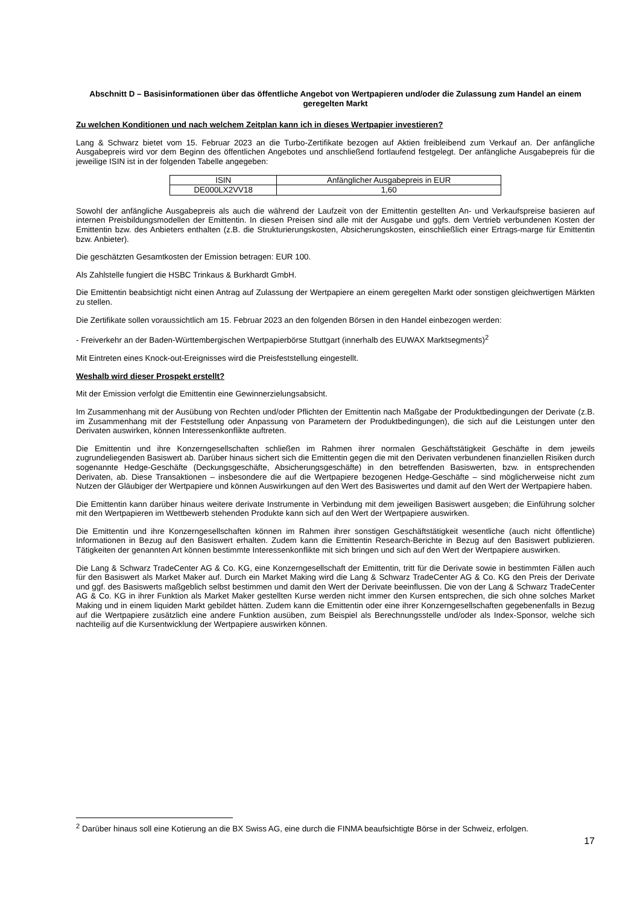Abschnitt D – Basisinformationen über das öffentliche Angebot von Wertpapieren und/oder die Zulassung zum Handel an einem geregelten Markt
Zu welchen Konditionen und nach welchem Zeitplan kann ich in dieses Wertpapier investieren?
Lang & Schwarz bietet vom 15. Februar 2023 an die Turbo-Zertifikate bezogen auf Aktien freibleibend zum Verkauf an. Der anfängliche Ausgabepreis wird vor dem Beginn des öffentlichen Angebotes und anschließend fortlaufend festgelegt. Der anfängliche Ausgabepreis für die jeweilige ISIN ist in der folgenden Tabelle angegeben:
| ISIN | Anfänglicher Ausgabepreis in EUR |
| --- | --- |
| DE000LX2VV18 | 1,60 |
Sowohl der anfängliche Ausgabepreis als auch die während der Laufzeit von der Emittentin gestellten An- und Verkaufspreise basieren auf internen Preisbildungsmodellen der Emittentin. In diesen Preisen sind alle mit der Ausgabe und ggfs. dem Vertrieb verbundenen Kosten der Emittentin bzw. des Anbieters enthalten (z.B. die Strukturierungskosten, Absicherungskosten, einschließlich einer Ertrags-marge für Emittentin bzw. Anbieter).
Die geschätzten Gesamtkosten der Emission betragen: EUR 100.
Als Zahlstelle fungiert die HSBC Trinkaus & Burkhardt GmbH.
Die Emittentin beabsichtigt nicht einen Antrag auf Zulassung der Wertpapiere an einem geregelten Markt oder sonstigen gleichwertigen Märkten zu stellen.
Die Zertifikate sollen voraussichtlich am 15. Februar 2023 an den folgenden Börsen in den Handel einbezogen werden:
- Freiverkehr an der Baden-Württembergischen Wertpapierbörse Stuttgart (innerhalb des EUWAX Marktsegments)<sup>2</sup>
Mit Eintreten eines Knock-out-Ereignisses wird die Preisfeststellung eingestellt.
Weshalb wird dieser Prospekt erstellt?
Mit der Emission verfolgt die Emittentin eine Gewinnerzielungsabsicht.
Im Zusammenhang mit der Ausübung von Rechten und/oder Pflichten der Emittentin nach Maßgabe der Produktbedingungen der Derivate (z.B. im Zusammenhang mit der Feststellung oder Anpassung von Parametern der Produktbedingungen), die sich auf die Leistungen unter den Derivaten auswirken, können Interessenkonflikte auftreten.
Die Emittentin und ihre Konzerngesellschaften schließen im Rahmen ihrer normalen Geschäftstätigkeit Geschäfte in dem jeweils zugrundeliegenden Basiswert ab. Darüber hinaus sichert sich die Emittentin gegen die mit den Derivaten verbundenen finanziellen Risiken durch sogenannte Hedge-Geschäfte (Deckungsgeschäfte, Absicherungsgeschäfte) in den betreffenden Basiswerten, bzw. in entsprechenden Derivaten, ab. Diese Transaktionen – insbesondere die auf die Wertpapiere bezogenen Hedge-Geschäfte – sind möglicherweise nicht zum Nutzen der Gläubiger der Wertpapiere und können Auswirkungen auf den Wert des Basiswertes und damit auf den Wert der Wertpapiere haben.
Die Emittentin kann darüber hinaus weitere derivate Instrumente in Verbindung mit dem jeweiligen Basiswert ausgeben; die Einführung solcher mit den Wertpapieren im Wettbewerb stehenden Produkte kann sich auf den Wert der Wertpapiere auswirken.
Die Emittentin und ihre Konzerngesellschaften können im Rahmen ihrer sonstigen Geschäftstätigkeit wesentliche (auch nicht öffentliche) Informationen in Bezug auf den Basiswert erhalten. Zudem kann die Emittentin Research-Berichte in Bezug auf den Basiswert publizieren. Tätigkeiten der genannten Art können bestimmte Interessenkonflikte mit sich bringen und sich auf den Wert der Wertpapiere auswirken.
Die Lang & Schwarz TradeCenter AG & Co. KG, eine Konzerngesellschaft der Emittentin, tritt für die Derivate sowie in bestimmten Fällen auch für den Basiswert als Market Maker auf. Durch ein Market Making wird die Lang & Schwarz TradeCenter AG & Co. KG den Preis der Derivate und ggf. des Basiswerts maßgeblich selbst bestimmen und damit den Wert der Derivate beeinflussen. Die von der Lang & Schwarz TradeCenter AG & Co. KG in ihrer Funktion als Market Maker gestellten Kurse werden nicht immer den Kursen entsprechen, die sich ohne solches Market Making und in einem liquiden Markt gebildet hätten. Zudem kann die Emittentin oder eine ihrer Konzerngesellschaften gegebenenfalls in Bezug auf die Wertpapiere zusätzlich eine andere Funktion ausüben, zum Beispiel als Berechnungsstelle und/oder als Index-Sponsor, welche sich nachteilig auf die Kursentwicklung der Wertpapiere auswirken können.
<sup>2</sup> Darüber hinaus soll eine Kotierung an die BX Swiss AG, eine durch die FINMA beaufsichtigte Börse in der Schweiz, erfolgen.
17